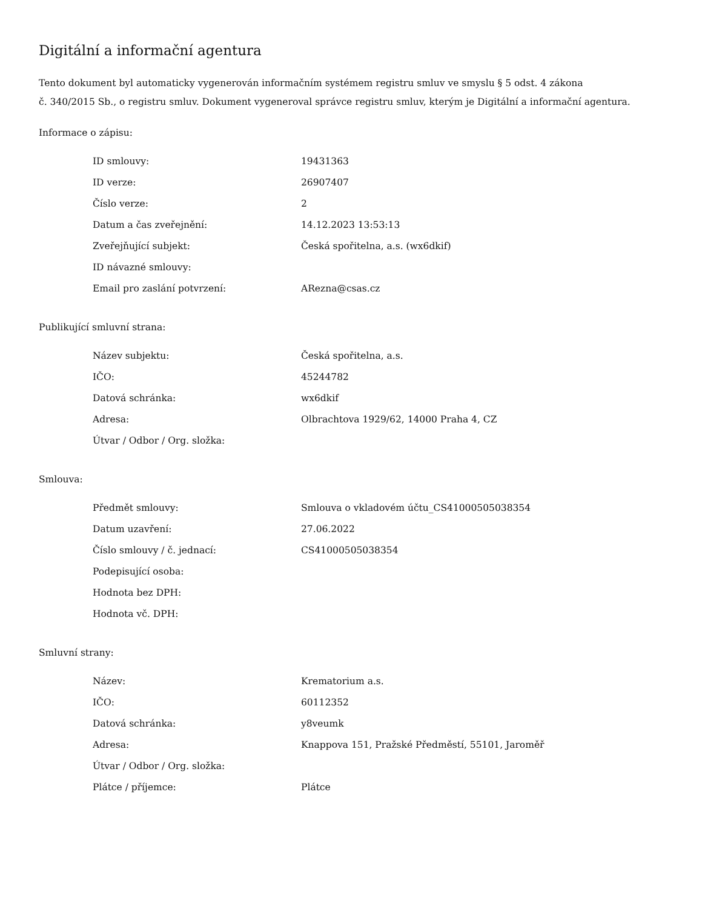Digitální a informační agentura
Tento dokument byl automaticky vygenerován informačním systémem registru smluv ve smyslu § 5 odst. 4 zákona
č. 340/2015 Sb., o registru smluv. Dokument vygeneroval správce registru smluv, kterým je Digitální a informační agentura.
Informace o zápisu:
| ID smlouvy: | 19431363 |
| ID verze: | 26907407 |
| Číslo verze: | 2 |
| Datum a čas zveřejnění: | 14.12.2023 13:53:13 |
| Zveřejňující subjekt: | Česká spořitelna, a.s. (wx6dkif) |
| ID návazné smlouvy: | |
| Email pro zaslání potvrzení: | ARezna@csas.cz |
Publikující smluvní strana:
| Název subjektu: | Česká spořitelna, a.s. |
| IČO: | 45244782 |
| Datová schránka: | wx6dkif |
| Adresa: | Olbrachtova 1929/62, 14000 Praha 4, CZ |
| Útvar / Odbor / Org. složka: | |
Smlouva:
| Předmět smlouvy: | Smlouva o vkladovém účtu_CS41000505038354 |
| Datum uzavření: | 27.06.2022 |
| Číslo smlouvy / č. jednací: | CS41000505038354 |
| Podepisující osoba: | |
| Hodnota bez DPH: | |
| Hodnota vč. DPH: | |
Smluvní strany:
| Název: | Krematorium a.s. |
| IČO: | 60112352 |
| Datová schránka: | y8veumk |
| Adresa: | Knappova 151, Pražské Předměstí, 55101, Jaroměř |
| Útvar / Odbor / Org. složka: | |
| Plátce / příjemce: | Plátce |